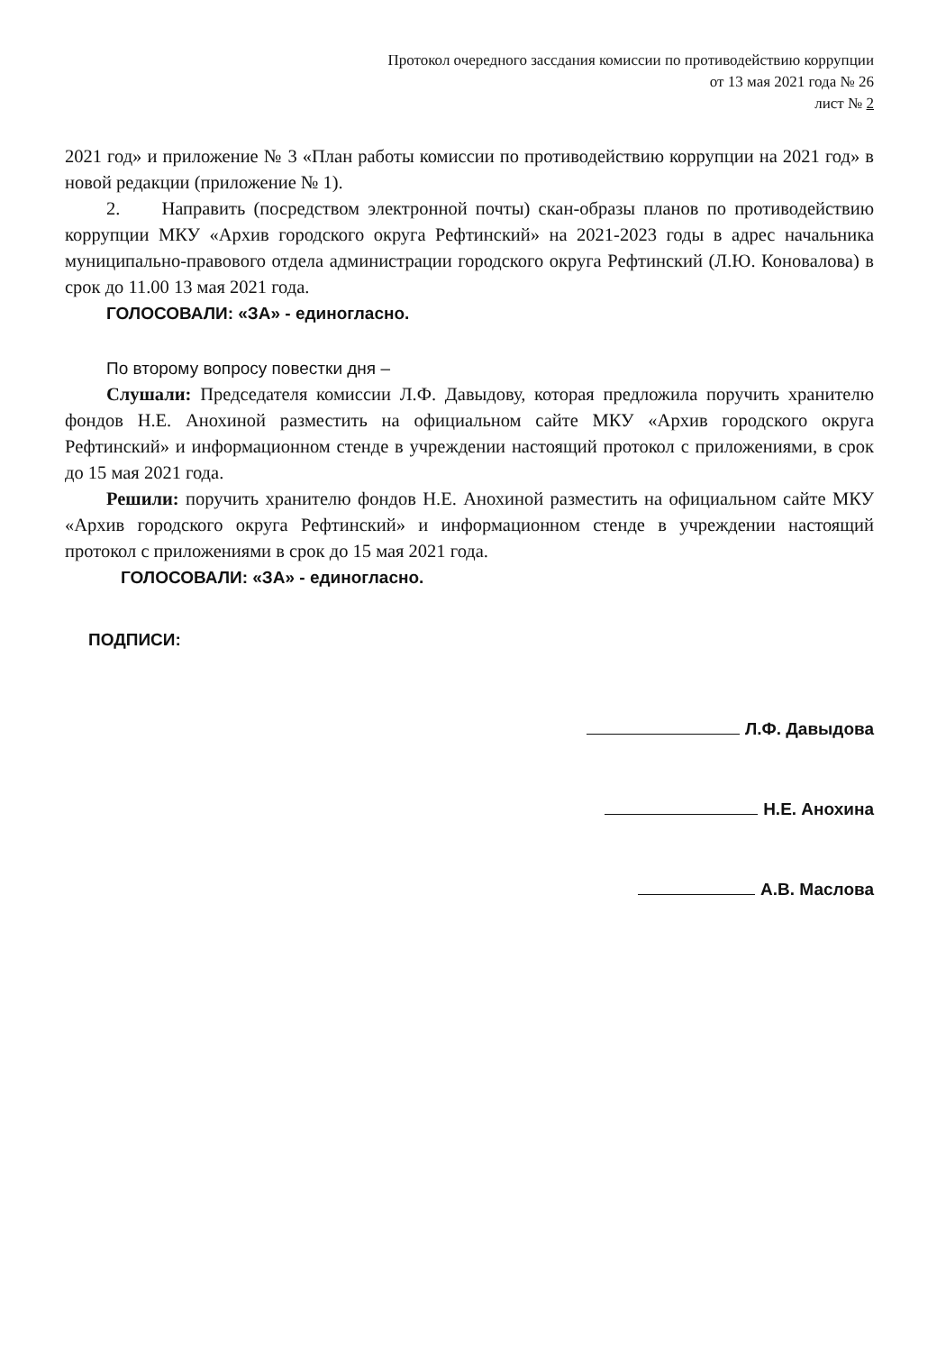Протокол очередного зассдания комиссии по противодействию коррупции
от 13 мая 2021 года № 26
лист № 2
2021 год» и приложение № 3 «План работы комиссии по противодействию коррупции на 2021 год» в новой редакции (приложение № 1).
2. Направить (посредством электронной почты) скан-образы планов по противодействию коррупции МКУ «Архив городского округа Рефтинский» на 2021-2023 годы в адрес начальника муниципально-правового отдела администрации городского округа Рефтинский (Л.Ю. Коновалова) в срок до 11.00 13 мая 2021 года.
ГОЛОСОВАЛИ: «ЗА» - единогласно.
По второму вопросу повестки дня –
Слушали: Председателя комиссии Л.Ф. Давыдову, которая предложила поручить хранителю фондов Н.Е. Анохиной разместить на официальном сайте МКУ «Архив городского округа Рефтинский» и информационном стенде в учреждении настоящий протокол с приложениями, в срок до 15 мая 2021 года.
Решили: поручить хранителю фондов Н.Е. Анохиной разместить на официальном сайте МКУ «Архив городского округа Рефтинский» и информационном стенде в учреждении настоящий протокол с приложениями в срок до 15 мая 2021 года.
ГОЛОСОВАЛИ: «ЗА» - единогласно.
ПОДПИСИ:
Л.Ф. Давыдова
Н.Е. Анохина
А.В. Маслова